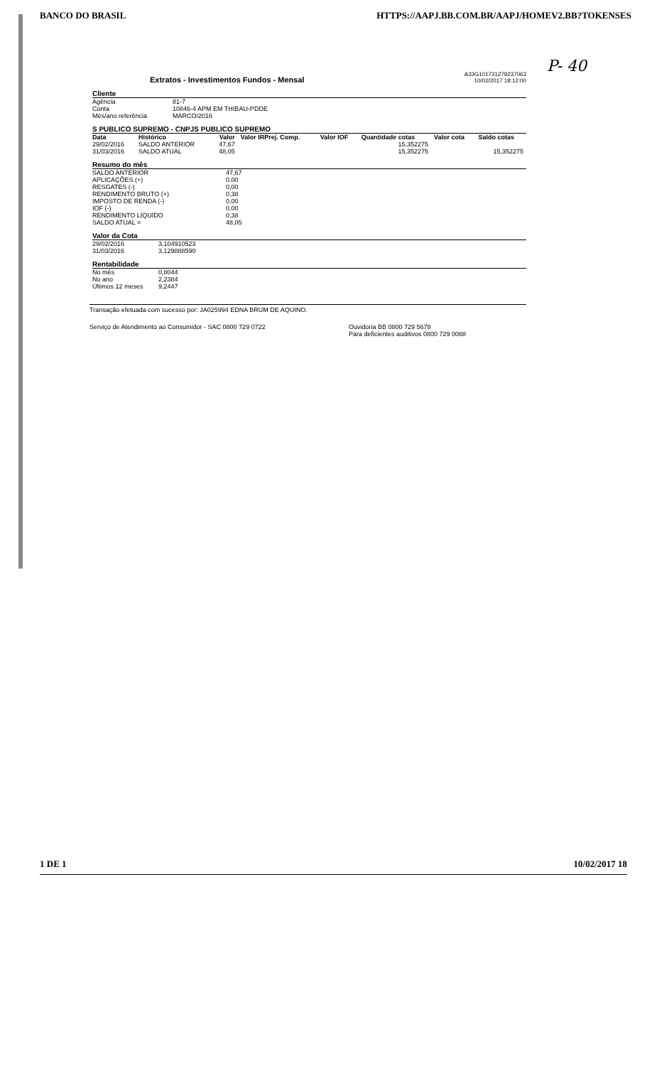BANCO DO BRASIL HTTPS://AAPJ.BB.COM.BR/AAPJ/HOMEV2.BB?TOKENSES
P- 40
Extratos - Investimentos Fundos - Mensal A33G101731279237063
10/02/2017 18:12:00
Cliente
| Agência | 81-7 |
| Conta | 10846-4 APM EM THIBAU-PDDE |
| Mês/ano referência | MARCO/2016 |
S PUBLICO SUPREMO - CNPJS PUBLICO SUPREMO
| Data | Histórico | Valor | Valor IRPrej. Comp. | Valor IOF | Quantidade cotas | Valor cota | Saldo cotas |
| --- | --- | --- | --- | --- | --- | --- | --- |
| 29/02/2016 | SALDO ANTERIOR | 47,67 | | | 15,352275 | | |
| 31/03/2016 | SALDO ATUAL | 48,05 | | | 15,352275 | | 15,352275 |
Resumo do mês
| SALDO ANTERIOR | 47,67 |
| APLICAÇÕES (+) | 0,00 |
| RESGATES (-) | 0,00 |
| RENDIMENTO BRUTO (+) | 0,38 |
| IMPOSTO DE RENDA (-) | 0,00 |
| IOF (-) | 0,00 |
| RENDIMENTO LÍQUIDO | 0,38 |
| SALDO ATUAL = | 48,05 |
Valor da Cota
| 29/02/2016 | 3,104910523 |
| 31/03/2016 | 3,129888590 |
Rentabilidade
| No mês | 0,8044 |
| No ano | 2,2384 |
| Últimos 12 meses | 9,2447 |
Transação efetuada com sucesso por: JA025994 EDNA BRUM DE AQUINO.
Serviço de Atendimento ao Consumidor - SAC 0800 729 0722 Ouvidoria BB 0800 729 5678
Para deficientes auditivos 0800 729 0088
1 DE 1 10/02/2017 18